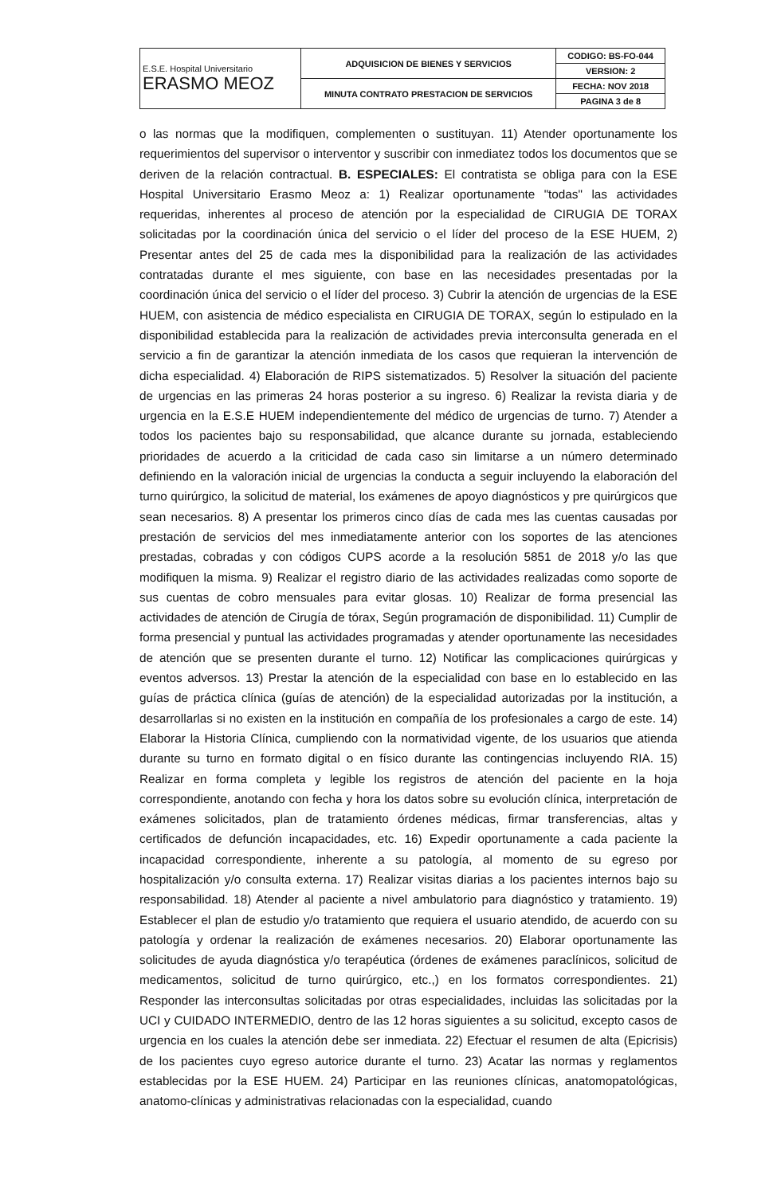| E.S.E. Hospital Universitario ERASMO MEOZ | ADQUISICION DE BIENES Y SERVICIOS | CODIGO: BS-FO-044 |
| | | VERSION: 2 |
| | MINUTA CONTRATO PRESTACION DE SERVICIOS | FECHA: NOV 2018 |
| | | PAGINA 3 de 8 |
o las normas que la modifiquen, complementen o sustituyan. 11) Atender oportunamente los requerimientos del supervisor o interventor y suscribir con inmediatez todos los documentos que se deriven de la relación contractual. B. ESPECIALES: El contratista se obliga para con la ESE Hospital Universitario Erasmo Meoz a: 1) Realizar oportunamente "todas" las actividades requeridas, inherentes al proceso de atención por la especialidad de CIRUGIA DE TORAX solicitadas por la coordinación única del servicio o el líder del proceso de la ESE HUEM, 2) Presentar antes del 25 de cada mes la disponibilidad para la realización de las actividades contratadas durante el mes siguiente, con base en las necesidades presentadas por la coordinación única del servicio o el líder del proceso. 3) Cubrir la atención de urgencias de la ESE HUEM, con asistencia de médico especialista en CIRUGIA DE TORAX, según lo estipulado en la disponibilidad establecida para la realización de actividades previa interconsulta generada en el servicio a fin de garantizar la atención inmediata de los casos que requieran la intervención de dicha especialidad. 4) Elaboración de RIPS sistematizados. 5) Resolver la situación del paciente de urgencias en las primeras 24 horas posterior a su ingreso. 6) Realizar la revista diaria y de urgencia en la E.S.E HUEM independientemente del médico de urgencias de turno. 7) Atender a todos los pacientes bajo su responsabilidad, que alcance durante su jornada, estableciendo prioridades de acuerdo a la criticidad de cada caso sin limitarse a un número determinado definiendo en la valoración inicial de urgencias la conducta a seguir incluyendo la elaboración del turno quirúrgico, la solicitud de material, los exámenes de apoyo diagnósticos y pre quirúrgicos que sean necesarios. 8) A presentar los primeros cinco días de cada mes las cuentas causadas por prestación de servicios del mes inmediatamente anterior con los soportes de las atenciones prestadas, cobradas y con códigos CUPS acorde a la resolución 5851 de 2018 y/o las que modifiquen la misma. 9) Realizar el registro diario de las actividades realizadas como soporte de sus cuentas de cobro mensuales para evitar glosas. 10) Realizar de forma presencial las actividades de atención de Cirugía de tórax, Según programación de disponibilidad. 11) Cumplir de forma presencial y puntual las actividades programadas y atender oportunamente las necesidades de atención que se presenten durante el turno. 12) Notificar las complicaciones quirúrgicas y eventos adversos. 13) Prestar la atención de la especialidad con base en lo establecido en las guías de práctica clínica (guías de atención) de la especialidad autorizadas por la institución, a desarrollarlas si no existen en la institución en compañía de los profesionales a cargo de este. 14) Elaborar la Historia Clínica, cumpliendo con la normatividad vigente, de los usuarios que atienda durante su turno en formato digital o en físico durante las contingencias incluyendo RIA. 15) Realizar en forma completa y legible los registros de atención del paciente en la hoja correspondiente, anotando con fecha y hora los datos sobre su evolución clínica, interpretación de exámenes solicitados, plan de tratamiento órdenes médicas, firmar transferencias, altas y certificados de defunción incapacidades, etc. 16) Expedir oportunamente a cada paciente la incapacidad correspondiente, inherente a su patología, al momento de su egreso por hospitalización y/o consulta externa. 17) Realizar visitas diarias a los pacientes internos bajo su responsabilidad. 18) Atender al paciente a nivel ambulatorio para diagnóstico y tratamiento. 19) Establecer el plan de estudio y/o tratamiento que requiera el usuario atendido, de acuerdo con su patología y ordenar la realización de exámenes necesarios. 20) Elaborar oportunamente las solicitudes de ayuda diagnóstica y/o terapéutica (órdenes de exámenes paraclínicos, solicitud de medicamentos, solicitud de turno quirúrgico, etc.,) en los formatos correspondientes. 21) Responder las interconsultas solicitadas por otras especialidades, incluidas las solicitadas por la UCI y CUIDADO INTERMEDIO, dentro de las 12 horas siguientes a su solicitud, excepto casos de urgencia en los cuales la atención debe ser inmediata. 22) Efectuar el resumen de alta (Epicrisis) de los pacientes cuyo egreso autorice durante el turno. 23) Acatar las normas y reglamentos establecidas por la ESE HUEM. 24) Participar en las reuniones clínicas, anatomopatológicas, anatomo-clínicas y administrativas relacionadas con la especialidad, cuando